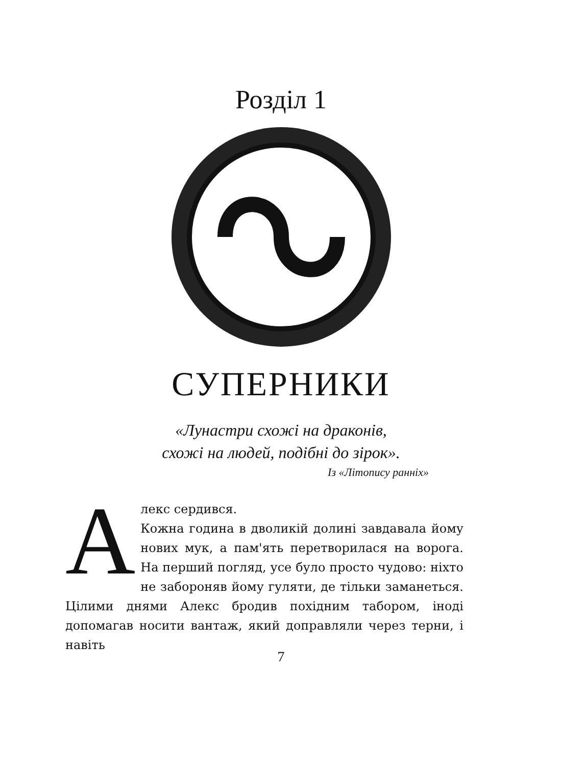Розділ 1
СУПЕРНИКИ
«Лунастри схожі на драконів,
схожі на людей, подібні до зірок».
Із «Літопису ранніх»
Алекс сердився.
Кожна година в дволикій долині завдавала йому нових мук, а пам'ять перетворилася на ворога. На перший погляд, усе було просто чудово: ніхто не забороняв йому гуляти, де тільки заманеться. Цілими днями Алекс бродив похідним табором, іноді допомагав носити вантаж, який доправляли через терни, і навіть
7